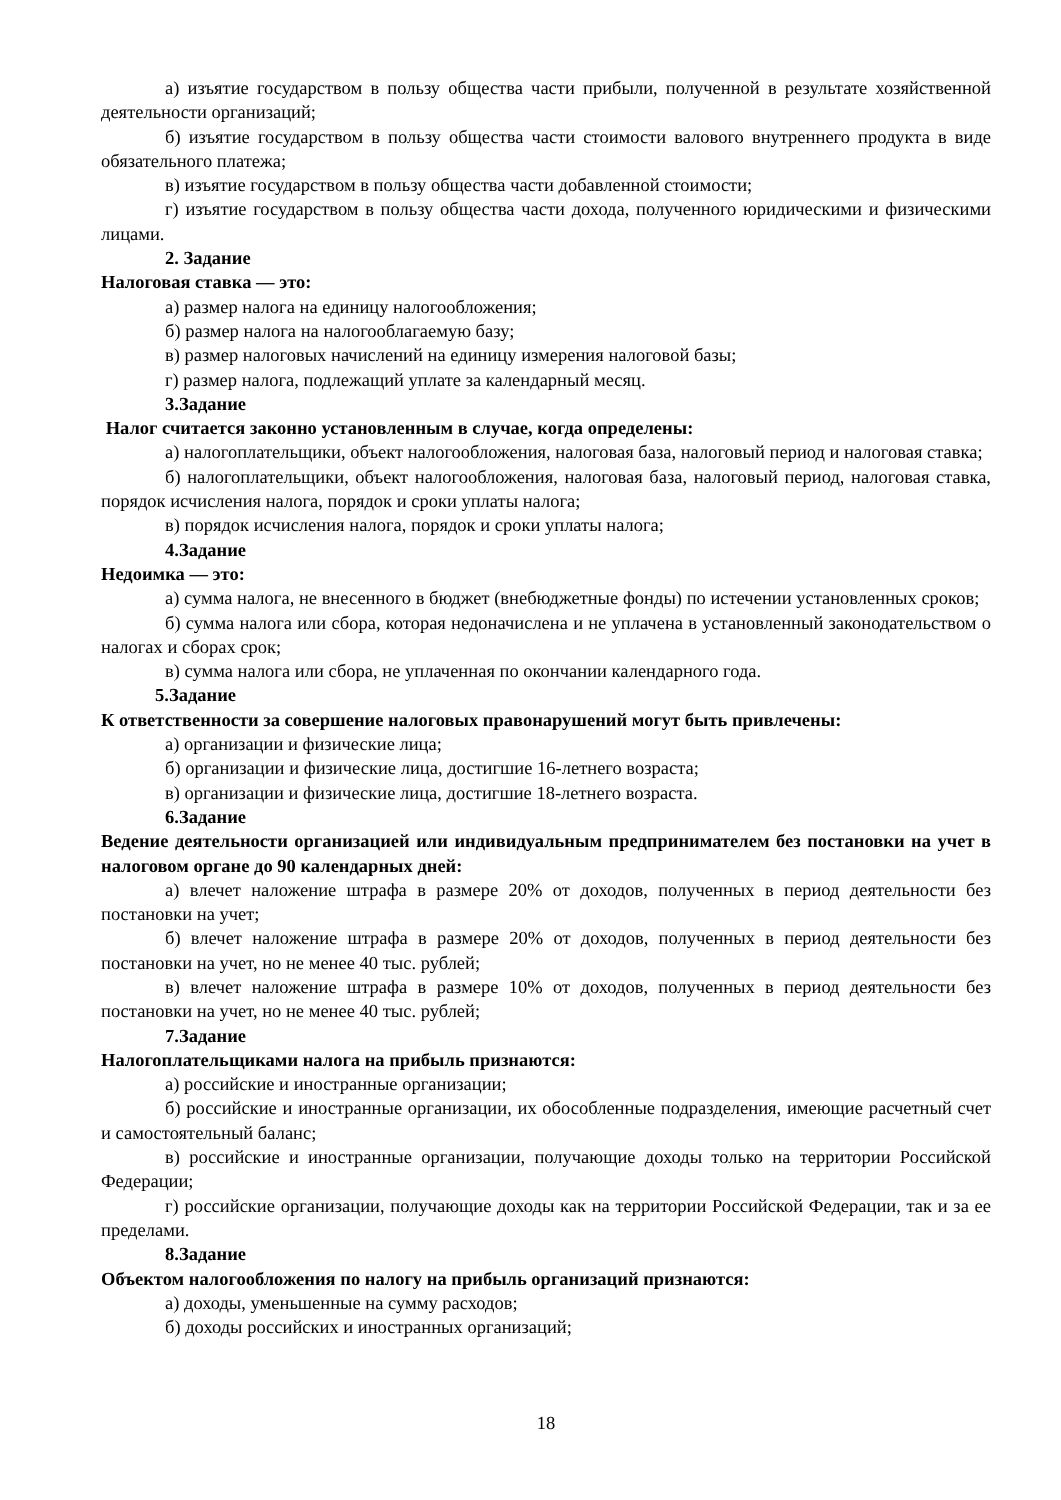а) изъятие государством в пользу общества части прибыли, полученной в результате хозяйственной деятельности организаций;
б) изъятие государством в пользу общества части стоимости валового внутреннего продукта в виде обязательного платежа;
в) изъятие государством в пользу общества части добавленной стоимости;
г) изъятие государством в пользу общества части дохода, полученного юридическими и физическими лицами.
2. Задание
Налоговая ставка — это:
а) размер налога на единицу налогообложения;
б) размер налога на налогооблагаемую базу;
в) размер налоговых начислений на единицу измерения налоговой базы;
г) размер налога, подлежащий уплате за календарный месяц.
3.Задание
Налог считается законно установленным в случае, когда определены:
а) налогоплательщики, объект налогообложения, налоговая база, налоговый период и налоговая ставка;
б) налогоплательщики, объект налогообложения, налоговая база, налоговый период, налоговая ставка, порядок исчисления налога, порядок и сроки уплаты налога;
в) порядок исчисления налога, порядок и сроки уплаты налога;
4.Задание
Недоимка — это:
а) сумма налога, не внесенного в бюджет (внебюджетные фонды) по истечении установленных сроков;
б) сумма налога или сбора, которая недоначислена и не уплачена в установленный законодательством о налогах и сборах срок;
в) сумма налога или сбора, не уплаченная по окончании календарного года.
5.Задание
К ответственности за совершение налоговых правонарушений могут быть привлечены:
а) организации и физические лица;
б) организации и физические лица, достигшие 16-летнего возраста;
в) организации и физические лица, достигшие 18-летнего возраста.
6.Задание
Ведение деятельности организацией или индивидуальным предпринимателем без постановки на учет в налоговом органе до 90 календарных дней:
а) влечет наложение штрафа в размере 20% от доходов, полученных в период деятельности без постановки на учет;
б) влечет наложение штрафа в размере 20% от доходов, полученных в период деятельности без постановки на учет, но не менее 40 тыс. рублей;
в) влечет наложение штрафа в размере 10% от доходов, полученных в период деятельности без постановки на учет, но не менее 40 тыс. рублей;
7.Задание
Налогоплательщиками налога на прибыль признаются:
а) российские и иностранные организации;
б) российские и иностранные организации, их обособленные подразделения, имеющие расчетный счет и самостоятельный баланс;
в) российские и иностранные организации, получающие доходы только на территории Российской Федерации;
г) российские организации, получающие доходы как на территории Российской Федерации, так и за ее пределами.
8.Задание
Объектом налогообложения по налогу на прибыль организаций признаются:
а) доходы, уменьшенные на сумму расходов;
б) доходы российских и иностранных организаций;
18